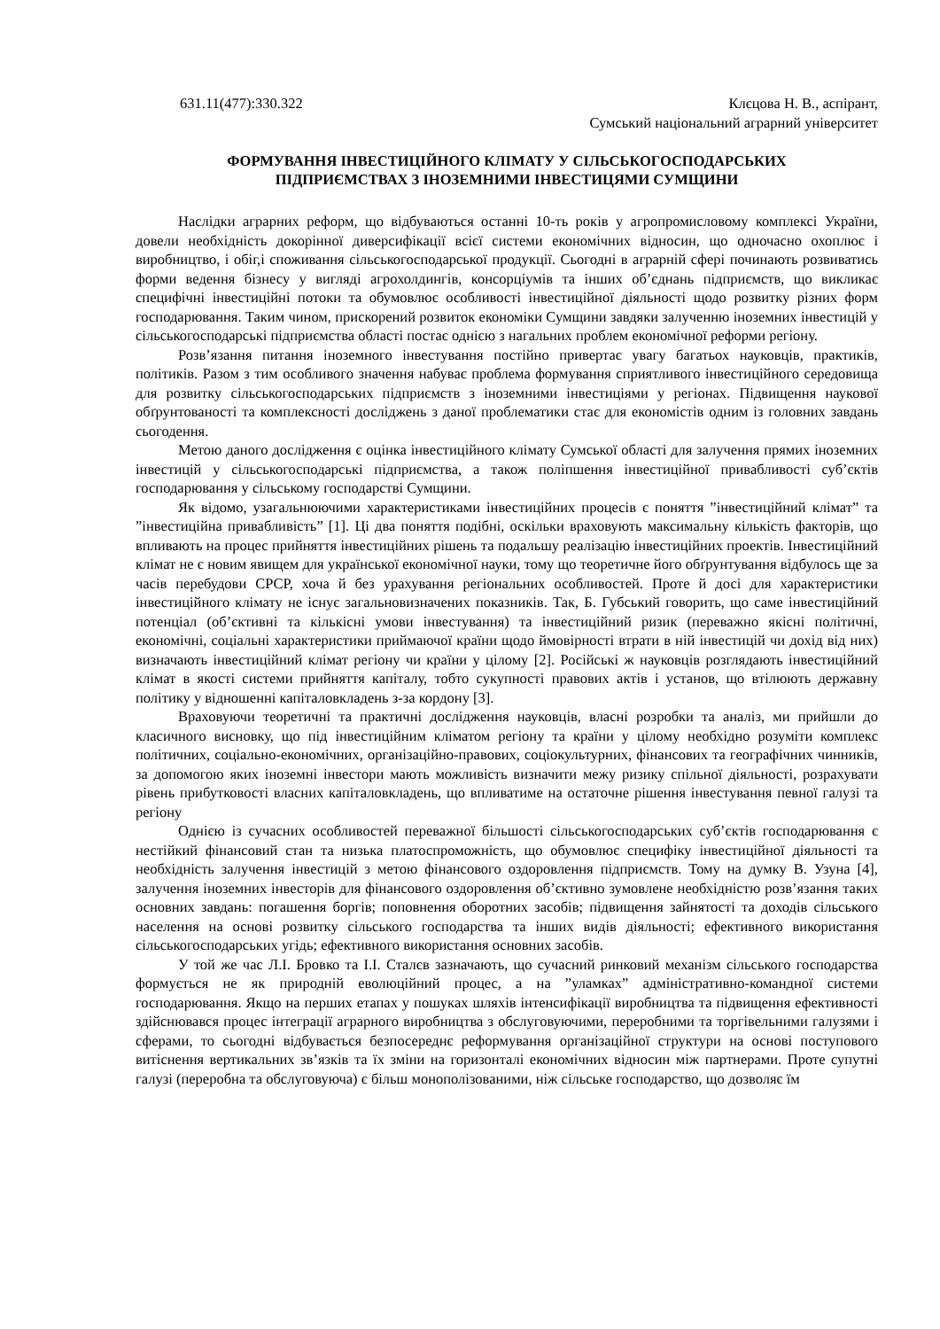631.11(477):330.322 Клєцова Н. В., аспірант,
Сумський національний аграрний університет
ФОРМУВАННЯ ІНВЕСТИЦІЙНОГО КЛІМАТУ У СІЛЬСЬКОГОСПОДАРСЬКИХ
ПІДПРИЄМСТВАХ З ІНОЗЕМНИМИ ІНВЕСТИЦЯМИ СУМЩИНИ
Наслідки аграрних реформ, що відбуваються останні 10-ть років у агропромисловому комплексі України, довели необхідність докорінної диверсифікації всієї системи економічних відносин, що одночасно охоплює і виробництво, і обіг,і споживання сільськогосподарської продукції. Сьогодні в аграрній сфері починають розвиватись форми ведення бізнесу у вигляді агрохолдингів, консорціумів та інших об’єднань підприємств, що викликає специфічні інвестиційні потоки та обумовлює особливості інвестиційної діяльності щодо розвитку різних форм господарювання. Таким чином, прискорений розвиток економіки Сумщини завдяки залученню іноземних інвестицій у сільськогосподарські підприємства області постає однією з нагальних проблем економічної реформи регіону.
Розв’язання питання іноземного інвестування постійно привертає увагу багатьох науковців, практиків, політиків. Разом з тим особливого значення набуває проблема формування сприятливого інвестиційного середовища для розвитку сільськогосподарських підприємств з іноземними інвестиціями у регіонах. Підвищення наукової обґрунтованості та комплексності досліджень з даної проблематики стає для економістів одним із головних завдань сьогодення.
Метою даного дослідження є оцінка інвестиційного клімату Сумської області для залучення прямих іноземних інвестицій у сільськогосподарські підприємства, а також поліпшення інвестиційної привабливості суб’єктів господарювання у сільському господарстві Сумщини.
Як відомо, узагальнюючими характеристиками інвестиційних процесів є поняття ”інвестиційний клімат” та ”інвестиційна привабливість” [1]. Ці два поняття подібні, оскільки враховують максимальну кількість факторів, що впливають на процес прийняття інвестиційних рішень та подальшу реалізацію інвестиційних проектів. Інвестиційний клімат не є новим явищем для української економічної науки, тому що теоретичне його обґрунтування відбулось ще за часів перебудови СРСР, хоча й без урахування регіональних особливостей. Проте й досі для характеристики інвестиційного клімату не існує загальновизначених показників. Так, Б. Губський говорить, що саме інвестиційний потенціал (об’єктивні та кількісні умови інвестування) та інвестиційний ризик (переважно якісні політичні, економічні, соціальні характеристики приймаючої країни щодо ймовірності втрати в ній інвестицій чи дохід від них) визначають інвестиційний клімат регіону чи країни у цілому [2]. Російські ж науковців розглядають інвестиційний клімат в якості системи прийняття капіталу, тобто сукупності правових актів і установ, що втілюють державну політику у відношенні капіталовкладень з-за кордону [3].
Враховуючи теоретичні та практичні дослідження науковців, власні розробки та аналіз, ми прийшли до класичного висновку, що під інвестиційним кліматом регіону та країни у цілому необхідно розуміти комплекс політичних, соціально-економічних, організаційно-правових, соціокультурних, фінансових та географічних чинників, за допомогою яких іноземні інвестори мають можливість визначити межу ризику спільної діяльності, розрахувати рівень прибутковості власних капіталовкладень, що впливатиме на остаточне рішення інвестування певної галузі та регіону
Однією із сучасних особливостей переважної більшості сільськогосподарських суб’єктів господарювання є нестійкий фінансовий стан та низька платоспроможність, що обумовлює специфіку інвестиційної діяльності та необхідність залучення інвестицій з метою фінансового оздоровлення підприємств. Тому на думку В. Узуна [4], залучення іноземних інвесторів для фінансового оздоровлення об’єктивно зумовлене необхідністю розв’язання таких основних завдань: погашення боргів; поповнення оборотних засобів; підвищення зайнятості та доходів сільського населення на основі розвитку сільського господарства та інших видів діяльності; ефективного використання сільськогосподарських угідь; ефективного використання основних засобів.
У той же час Л.І. Бровко та І.І. Сталєв зазначають, що сучасний ринковий механізм сільського господарства формується не як природній еволюційний процес, а на ”уламках” адміністративно-командної системи господарювання. Якщо на перших етапах у пошуках шляхів інтенсифікації виробництва та підвищення ефективності здійснювався процес інтеграції аграрного виробництва з обслуговуючими, переробними та торгівельними галузями і сферами, то сьогодні відбувається безпосереднє реформування організаційної структури на основі поступового витіснення вертикальних зв’язків та їх зміни на горизонталі економічних відносин між партнерами. Проте супутні галузі (переробна та обслуговуюча) є більш монополізованими, ніж сільське господарство, що дозволяє їм